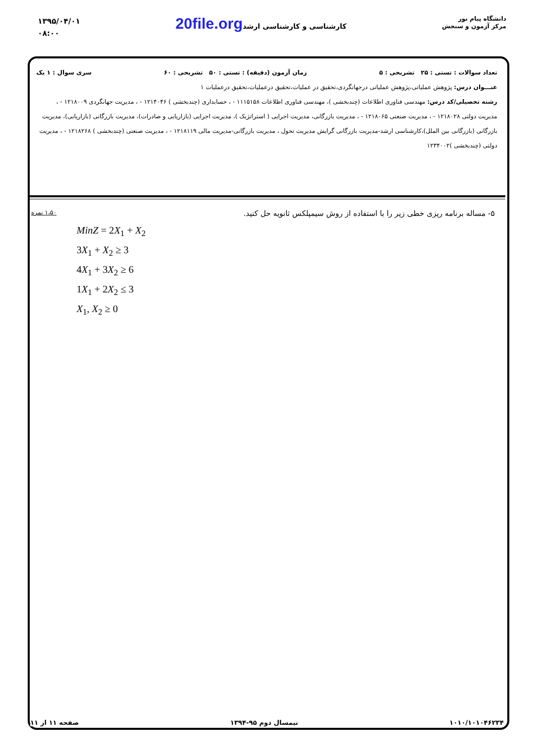۱۳۹۵/۰۴/۰۱
۰۸:۰۰
20file.org کارشناسی و کارشناسی ارشد
دانشگاه پیام نور
مرکز آزمون و سنجش
تعداد سوالات : تستی : ۲۵ تشریحی : ۵ زمان آزمون (دقیقه) : تستی : ۵۰ تشریحی : ۶۰ سری سوال : ۱ یک
عنـــوان درس: پژوهش عملیاتی،پژوهش عملیاتی درجهانگردی،تحقیق در عملیات،تحقیق درعملیات،تحقیق درعملیات ۱
رشته تحصیلی/کد درس: مهندسی فناوری اطلاعات (چندبخشی )، مهندسی فناوری اطلاعات ۱۱۱۵۱۵۸ - ، حسابداری (چندبخشی ) ۱۲۱۴۰۴۶ - ، مدیریت جهانگردی ۱۲۱۸۰۰۹ - ، مدیریت دولتی ۱۲۱۸۰۲۸ - ، مدیریت صنعتی ۱۲۱۸۰۶۵ - ، مدیریت بازرگانی، مدیریت اجرایی ( استراتژیک )، مدیریت اجرایی (بازاریابی و صادرات)، مدیریت بازرگانی (بازاریابی)، مدیریت بازرگانی (بازرگانی بین الملل)،کارشناسی ارشد-مدیریت بازرگانی گرایش مدیریت تحول ، مدیریت بازرگانی-مدیریت مالی ۱۲۱۸۱۱۹ - ، مدیریت صنعتی (چندبخشی ) ۱۲۱۸۲۶۸ - ، مدیریت دولتی (چندبخشی )۱۲۳۴۰۰۲
۵- مساله برنامه ریزی خطی زیر را با استفاده از روش سیمپلکس ثانویه حل کنید. ۱،۵۰ نمره
MinZ = 2X<sub>1</sub> + X<sub>2</sub>
3X<sub>1</sub> + X<sub>2</sub> ≥ 3
4X<sub>1</sub> + 3X<sub>2</sub> ≥ 6
1X<sub>1</sub> + 2X<sub>2</sub> ≤ 3
X<sub>1</sub>, X<sub>2</sub> ≥ 0
۱۰۱۰/۱۰۱۰۴۶۲۳۴ نیمسال دوم ۹۵-۱۳۹۴ صفحه ۱۱ از ۱۱